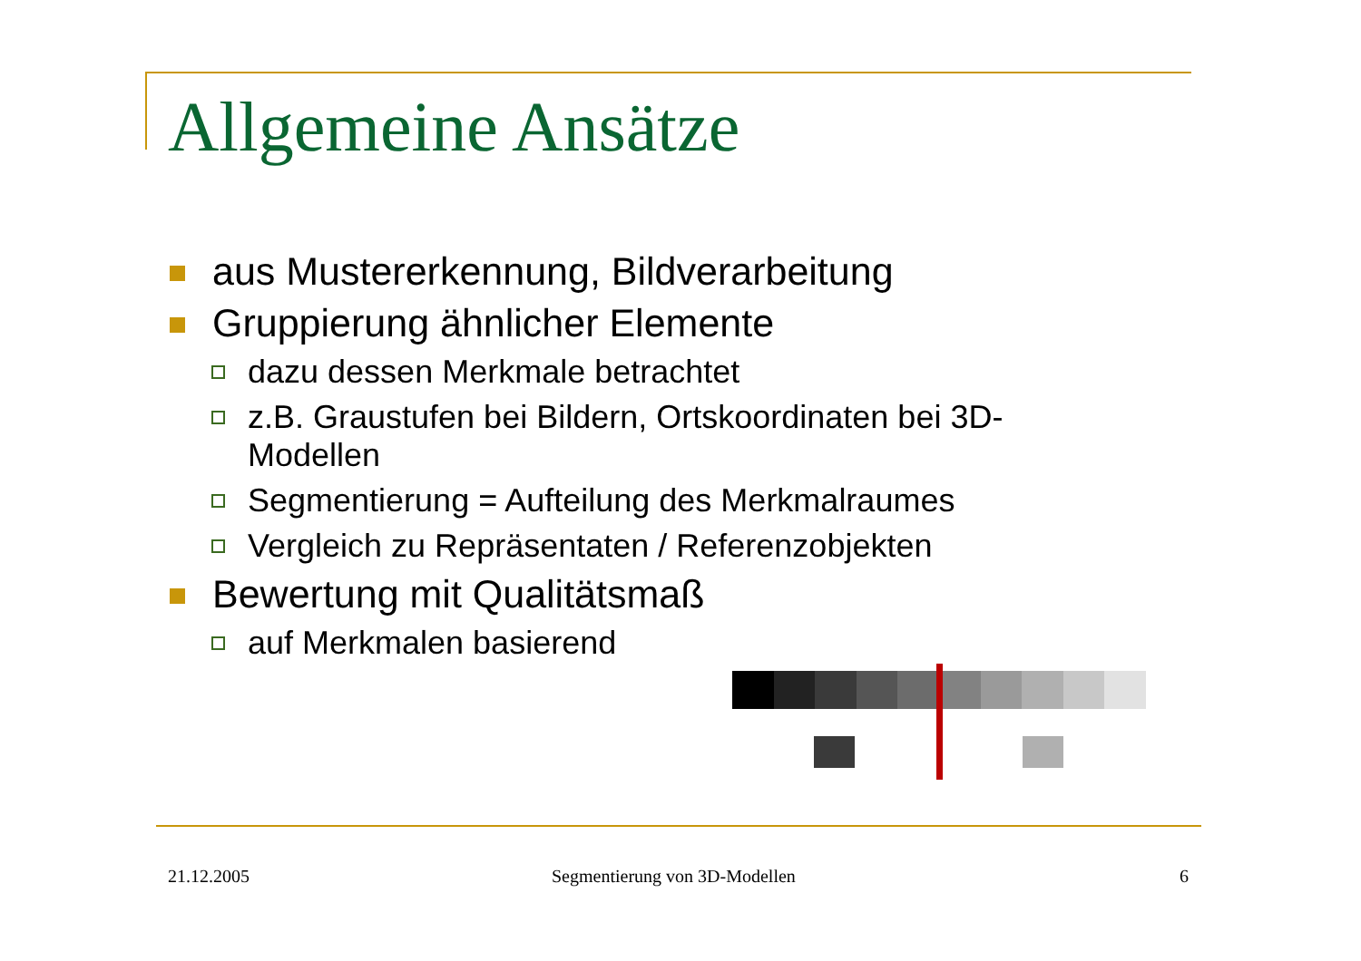Allgemeine Ansätze
aus Mustererkennung, Bildverarbeitung
Gruppierung ähnlicher Elemente
dazu dessen Merkmale betrachtet
z.B. Graustufen bei Bildern, Ortskoordinaten bei 3D-Modellen
Segmentierung = Aufteilung des Merkmalraumes
Vergleich zu Repräsentaten / Referenzobjekten
Bewertung mit Qualitätsmaß
auf Merkmalen basierend
21.12.2005 Segmentierung von 3D-Modellen 6